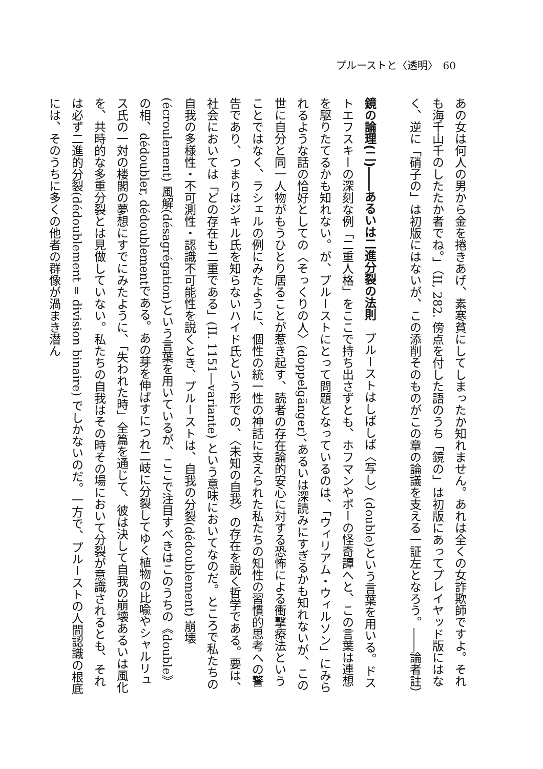プルーストと〈透明〉　60
あの女は何人の男から金を捲きあげ、素寒貧にしてしまったか知れません。あれは全くの女詐欺師ですよ。それも海千山千のしたたか者でね。」（II, 282. 傍点を付した語のうち「鏡の」は初版にあってプレイヤッド版にはなく、逆に「硝子の」は初版にはないが、この添削そのものがこの章の論議を支える一証左となろう。――論者註）
　
鏡の論理(二)――あるいは二進分裂の法則　プルーストはしばしば〈写し〉(double)という言葉を用いる。ドストエフスキーの深刻な例「二重人格」をここで持ち出さずとも、ホフマンやポーの怪奇譚へと、この言葉は連想を駆りたてるかも知れない。が、プルーストにとって問題となっているのは、「ウィリアム・ウィルソン」にみられるような話の恰好としての〈そっくりの人〉(doppelgänger)、あるいは深読みにすぎるかも知れないが、この世に自分と同一人物がもうひとり居ることが惹き起す、読者の存在論的安心に対する恐怖による衝撃療法ということではなく、ラシェルの例にみたように、個性の統一性の神話に支えられた私たちの知性の習慣的思考への警告であり、つまりはジキル氏を知らないハイド氏という形での、〈未知の自我〉の存在を説く哲学である。要は、社会においては「どの存在も二重である」(II. 1151―variante) という意味においてなのだ。ところで私たちの自我の多様性・不可測性・認識不可能性を説くとき、プルーストは、自我の分裂(dédoublement) 崩壊(écroulement) 風解(désagrégation)という言葉を用いているが、ここで注目すべきはこのうちの《double》の相、dédoubler, dédoublementである。あの芽を伸ばすにつれ二岐に分裂してゆく植物の比喩やシャルリュス氏の一対の楼閣の夢想にすでにみたように、「失われた時」全篇を通じて、彼は決して自我の崩壊あるいは風化を、共時的な多重分裂とは見做していない。私たちの自我はその時その場において分裂が意識されるとも、それは必ず二進的分裂(dédoublement = division binaire) でしかないのだ。一方で、プルーストの人間認識の根底には、そのうちに多くの他者の群像が渦まき潜ん